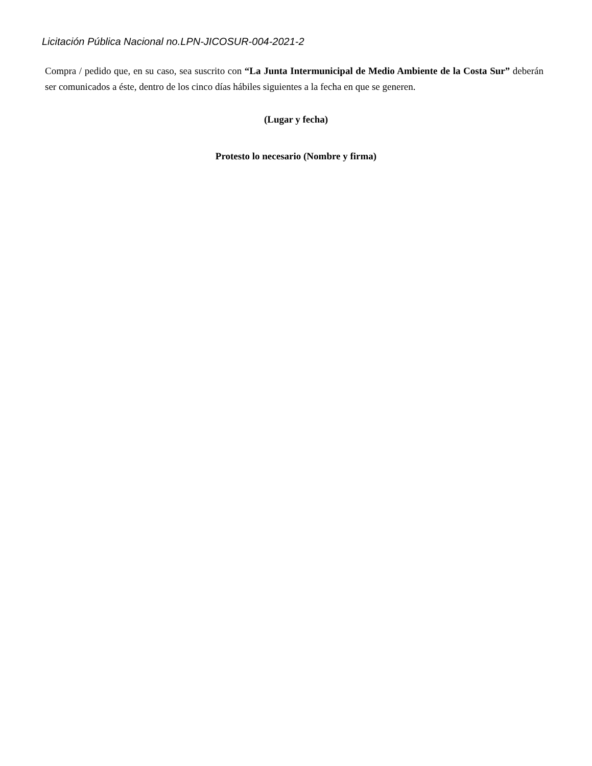Licitación Pública Nacional no.LPN-JICOSUR-004-2021-2
Compra / pedido que, en su caso, sea suscrito con “La Junta Intermunicipal de Medio Ambiente de la Costa Sur” deberán ser comunicados a éste, dentro de los cinco días hábiles siguientes a la fecha en que se generen.
(Lugar y fecha)
Protesto lo necesario (Nombre y firma)